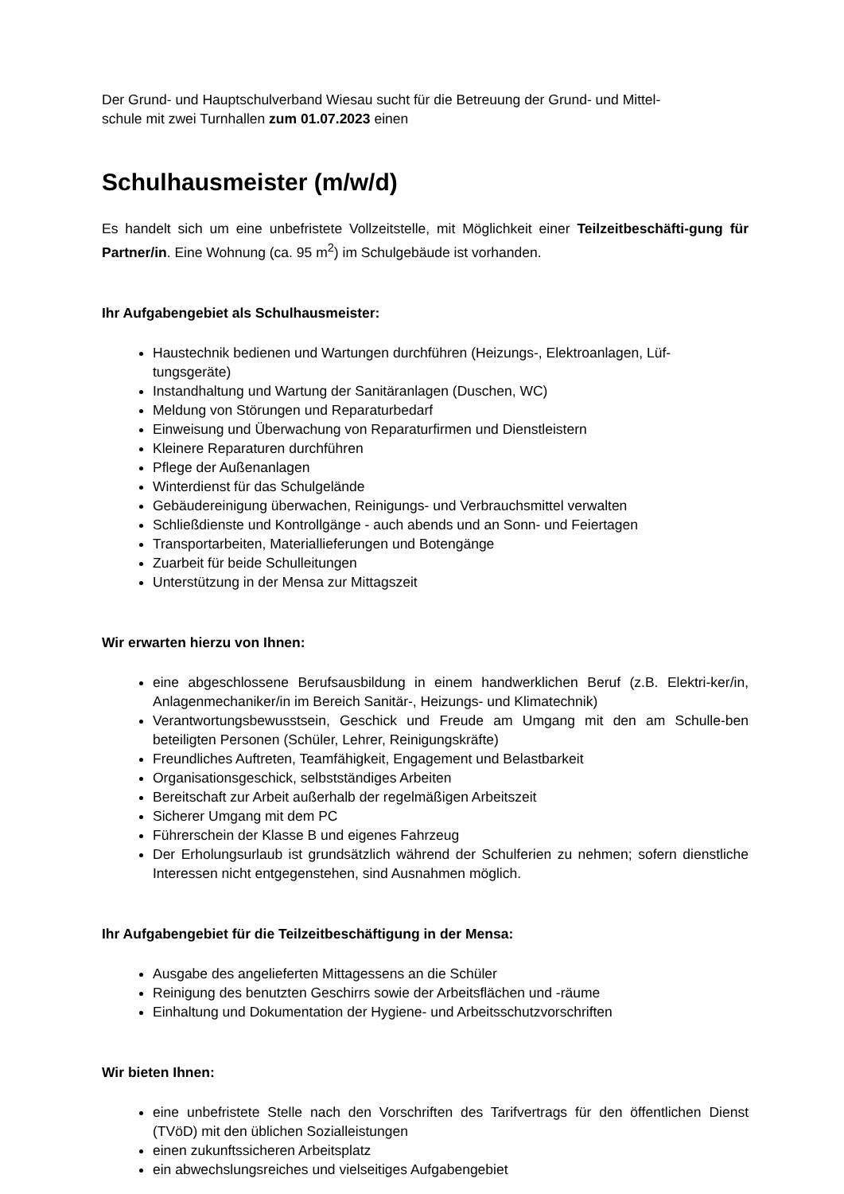Der Grund- und Hauptschulverband Wiesau sucht für die Betreuung der Grund- und Mittel-
schule mit zwei Turnhallen zum 01.07.2023 einen
Schulhausmeister (m/w/d)
Es handelt sich um eine unbefristete Vollzeitstelle, mit Möglichkeit einer Teilzeitbeschäfti-gung für Partner/in. Eine Wohnung (ca. 95 m<sup>2</sup>) im Schulgebäude ist vorhanden.
Ihr Aufgabengebiet als Schulhausmeister:
Haustechnik bedienen und Wartungen durchführen (Heizungs-, Elektroanlagen, Lüf-tungsgeräte)
Instandhaltung und Wartung der Sanitäranlagen (Duschen, WC)
Meldung von Störungen und Reparaturbedarf
Einweisung und Überwachung von Reparaturfirmen und Dienstleistern
Kleinere Reparaturen durchführen
Pflege der Außenanlagen
Winterdienst für das Schulgelände
Gebäudereinigung überwachen, Reinigungs- und Verbrauchsmittel verwalten
Schließdienste und Kontrollgänge - auch abends und an Sonn- und Feiertagen
Transportarbeiten, Materiallieferungen und Botengänge
Zuarbeit für beide Schulleitungen
Unterstützung in der Mensa zur Mittagszeit
Wir erwarten hierzu von Ihnen:
eine abgeschlossene Berufsausbildung in einem handwerklichen Beruf (z.B. Elektri-ker/in, Anlagenmechaniker/in im Bereich Sanitär-, Heizungs- und Klimatechnik)
Verantwortungsbewusstsein, Geschick und Freude am Umgang mit den am Schulle-ben beteiligten Personen (Schüler, Lehrer, Reinigungskräfte)
Freundliches Auftreten, Teamfähigkeit, Engagement und Belastbarkeit
Organisationsgeschick, selbstständiges Arbeiten
Bereitschaft zur Arbeit außerhalb der regelmäßigen Arbeitszeit
Sicherer Umgang mit dem PC
Führerschein der Klasse B und eigenes Fahrzeug
Der Erholungsurlaub ist grundsätzlich während der Schulferien zu nehmen; sofern dienstliche Interessen nicht entgegenstehen, sind Ausnahmen möglich.
Ihr Aufgabengebiet für die Teilzeitbeschäftigung in der Mensa:
Ausgabe des angelieferten Mittagessens an die Schüler
Reinigung des benutzten Geschirrs sowie der Arbeitsflächen und -räume
Einhaltung und Dokumentation der Hygiene- und Arbeitsschutzvorschriften
Wir bieten Ihnen:
eine unbefristete Stelle nach den Vorschriften des Tarifvertrags für den öffentlichen Dienst (TVöD) mit den üblichen Sozialleistungen
einen zukunftssicheren Arbeitsplatz
ein abwechslungsreiches und vielseitiges Aufgabengebiet